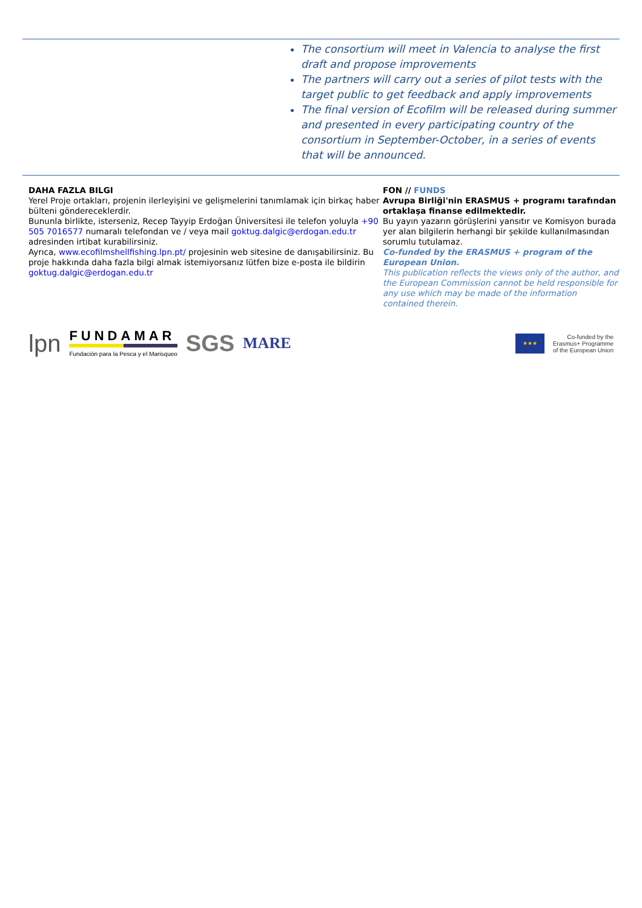The consortium will meet in Valencia to analyse the first draft and propose improvements
The partners will carry out a series of pilot tests with the target public to get feedback and apply improvements
The final version of Ecofilm will be released during summer and presented in every participating country of the consortium in September-October, in a series of events that will be announced.
DAHA FAZLA BILGI
Yerel Proje ortakları, projenin ilerleyişini ve gelişmelerini tanımlamak için birkaç haber bülteni göndereceklerdir.
Bununla birlikte, isterseniz, Recep Tayyip Erdoğan Üniversitesi ile telefon yoluyla +90 505 7016577 numaralı telefondan ve / veya mail goktug.dalgic@erdogan.edu.tr adresinden irtibat kurabilirsiniz.
Ayrıca, www.ecofilmshellfishing.lpn.pt/ projesinin web sitesine de danışabilirsiniz. Bu proje hakkında daha fazla bilgi almak istemiyorsanız lütfen bize e-posta ile bildirin goktug.dalgic@erdogan.edu.tr
FON // FUNDS
Avrupa Birliği'nin ERASMUS + programı tarafından ortaklaşa finanse edilmektedir.
Bu yayın yazarın görüşlerini yansıtır ve Komisyon burada yer alan bilgilerin herhangi bir şekilde kullanılmasından sorumlu tutulamaz.
Co-funded by the ERASMUS + program of the European Union.
This publication reflects the views only of the author, and the European Commission cannot be held responsible for any use which may be made of the information contained therein.
lpn FUNDAMAR
Fundación para la Pesca y el Marisqueo SGS MARE
★★★ Co-funded by the
Erasmus+ Programme
of the European Union